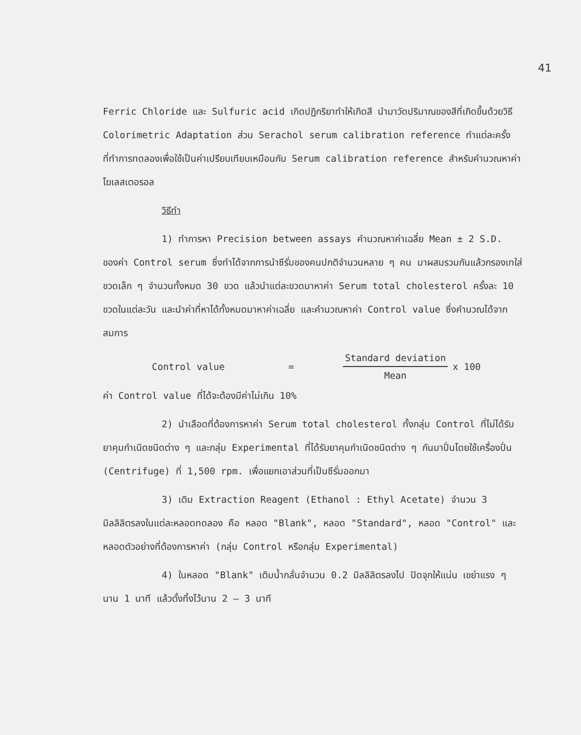41
Ferric Chloride และ Sulfuric acid เกิดปฏิกริยาทำให้เกิดสี นำมาวัดปริมาณของสีที่เกิดขึ้นด้วยวิธี Colorimetric Adaptation ส่วน Serachol serum calibration reference ทำแต่ละครั้งที่ทำการทดลองเพื่อใช้เป็นค่าเปรียบเทียบเหมือนกับ Serum calibration reference สำหรับคำนวณหาค่าโฆเลสเตอรอล
วิธีทำ
1) ทำการหา Precision between assays คำนวณหาค่าเฉลี่ย Mean ± 2 S.D. ของค่า Control serum ซึ่งทำได้จากการนำซีรั่มของคนปกติจำนวนหลาย ๆ คน มาผสมรวมกันแล้วกรองเทใส่ขวดเล็ก ๆ จำนวนทั้งหมด 30 ขวด แล้วนำแต่ละขวดมาหาค่า Serum total cholesterol ครั้งละ 10 ขวดในแต่ละวัน และนำค่าที่หาได้ทั้งหมดมาหาค่าเฉลี่ย และคำนวณหาค่า Control value ซึ่งคำนวณได้จากสมการ
Control value = Standard deviation Mean x 100
ค่า Control value ที่ได้จะต้องมีค่าไม่เกิน 10%
2) นำเลือดที่ต้องการหาค่า Serum total cholesterol ทั้งกลุ่ม Control ที่ไม่ได้รับยาคุมกำเนิดชนิดต่าง ๆ และกลุ่ม Experimental ที่ได้รับยาคุมกำเนิดชนิดต่าง ๆ กันมาปั่นโดยใช้เครื่องปั่น (Centrifuge) ที่ 1,500 rpm. เพื่อแยกเอาส่วนที่เป็นซีรั่มออกมา
3) เติม Extraction Reagent (Ethanol : Ethyl Acetate) จำนวน 3 มิลลิลิตรลงในแต่ละหลอดทดลอง คือ หลอด "Blank", หลอด "Standard", หลอด "Control" และหลอดตัวอย่างที่ต้องการหาค่า (กลุ่ม Control หรือกลุ่ม Experimental)
4) ในหลอด "Blank" เติมน้ำกลั่นจำนวน 0.2 มิลลิลิตรลงไป ปิดจุกให้แน่น เขย่าแรง ๆ นาน 1 นาที แล้วตั้งทิ้งไว้นาน 2 – 3 นาที